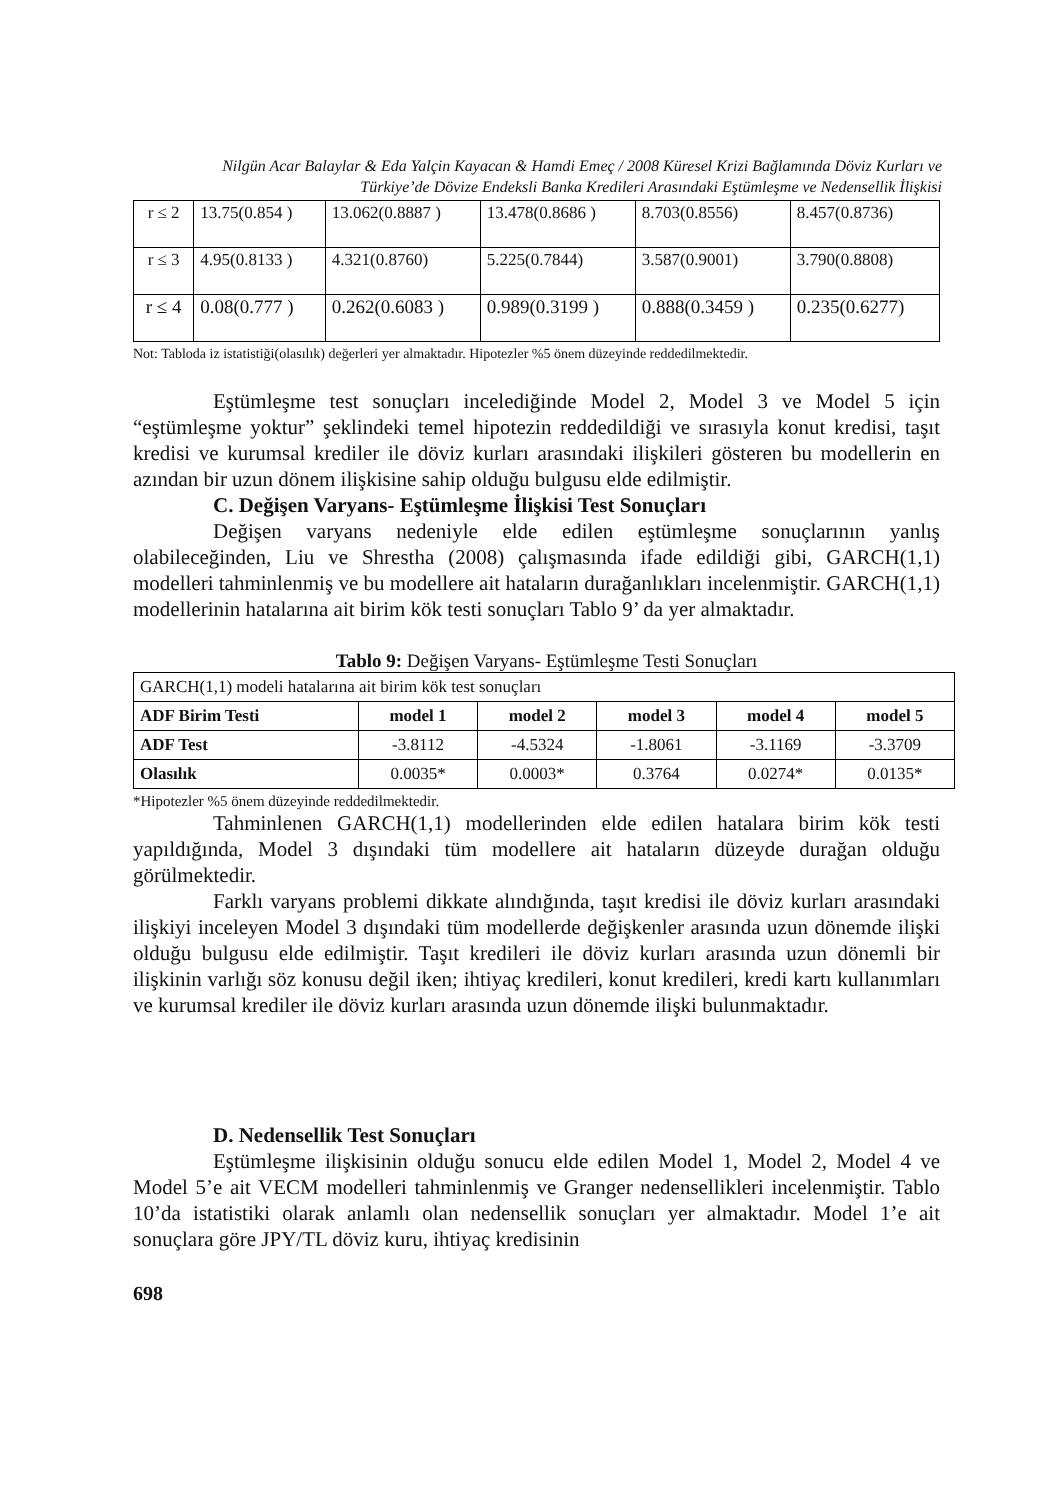Nilgün Acar Balaylar & Eda Yalçin Kayacan & Hamdi Emeç / 2008 Küresel Krizi Bağlamında Döviz Kurları ve Türkiye’de Dövize Endeksli Banka Kredileri Arasındaki Eştümleşme ve Nedensellik İlişkisi
| r ≤ 2 | 13.75(0.854 ) | 13.062(0.8887 ) | 13.478(0.8686 ) | 8.703(0.8556) | 8.457(0.8736) |
| r ≤ 3 | 4.95(0.8133 ) | 4.321(0.8760) | 5.225(0.7844) | 3.587(0.9001) | 3.790(0.8808) |
| r ≤ 4 | 0.08(0.777 ) | 0.262(0.6083 ) | 0.989(0.3199 ) | 0.888(0.3459 ) | 0.235(0.6277) |
Not: Tabloda iz istatistiği(olasılık) değerleri yer almaktadır. Hipotezler %5 önem düzeyinde reddedilmektedir.
Eştümleşme test sonuçları incelediğinde Model 2, Model 3 ve Model 5 için “eştümleşme yoktur” şeklindeki temel hipotezin reddedildiği ve sırasıyla konut kredisi, taşıt kredisi ve kurumsal krediler ile döviz kurları arasındaki ilişkileri gösteren bu modellerin en azından bir uzun dönem ilişkisine sahip olduğu bulgusu elde edilmiştir.
C. Değişen Varyans- Eştümleşme İlişkisi Test Sonuçları
Değişen varyans nedeniyle elde edilen eştümleşme sonuçlarının yanlış olabileceğinden, Liu ve Shrestha (2008) çalışmasında ifade edildiği gibi, GARCH(1,1) modelleri tahminlenmiş ve bu modellere ait hataların durağanlıkları incelenmiştir. GARCH(1,1) modellerinin hatalarına ait birim kök testi sonuçları Tablo 9’ da yer almaktadır.
Tablo 9: Değişen Varyans- Eştümleşme Testi Sonuçları
| GARCH(1,1) modeli hatalarına ait birim kök test sonuçları | | | | | |
| ADF Birim Testi | model 1 | model 2 | model 3 | model 4 | model 5 |
| ADF Test | -3.8112 | -4.5324 | -1.8061 | -3.1169 | -3.3709 |
| Olasılık | 0.0035* | 0.0003* | 0.3764 | 0.0274* | 0.0135* |
*Hipotezler %5 önem düzeyinde reddedilmektedir.
Tahminlenen GARCH(1,1) modellerinden elde edilen hatalara birim kök testi yapıldığında, Model 3 dışındaki tüm modellere ait hataların düzeyde durağan olduğu görülmektedir.
Farklı varyans problemi dikkate alındığında, taşıt kredisi ile döviz kurları arasındaki ilişkiyi inceleyen Model 3 dışındaki tüm modellerde değişkenler arasında uzun dönemde ilişki olduğu bulgusu elde edilmiştir. Taşıt kredileri ile döviz kurları arasında uzun dönemli bir ilişkinin varlığı söz konusu değil iken; ihtiyaç kredileri, konut kredileri, kredi kartı kullanımları ve kurumsal krediler ile döviz kurları arasında uzun dönemde ilişki bulunmaktadır.
D. Nedensellik Test Sonuçları
Eştümleşme ilişkisinin olduğu sonucu elde edilen Model 1, Model 2, Model 4 ve Model 5’e ait VECM modelleri tahminlenmiş ve Granger nedensellikleri incelenmiştir. Tablo 10’da istatistiki olarak anlamlı olan nedensellik sonuçları yer almaktadır. Model 1’e ait sonuçlara göre JPY/TL döviz kuru, ihtiyaç kredisinin
698